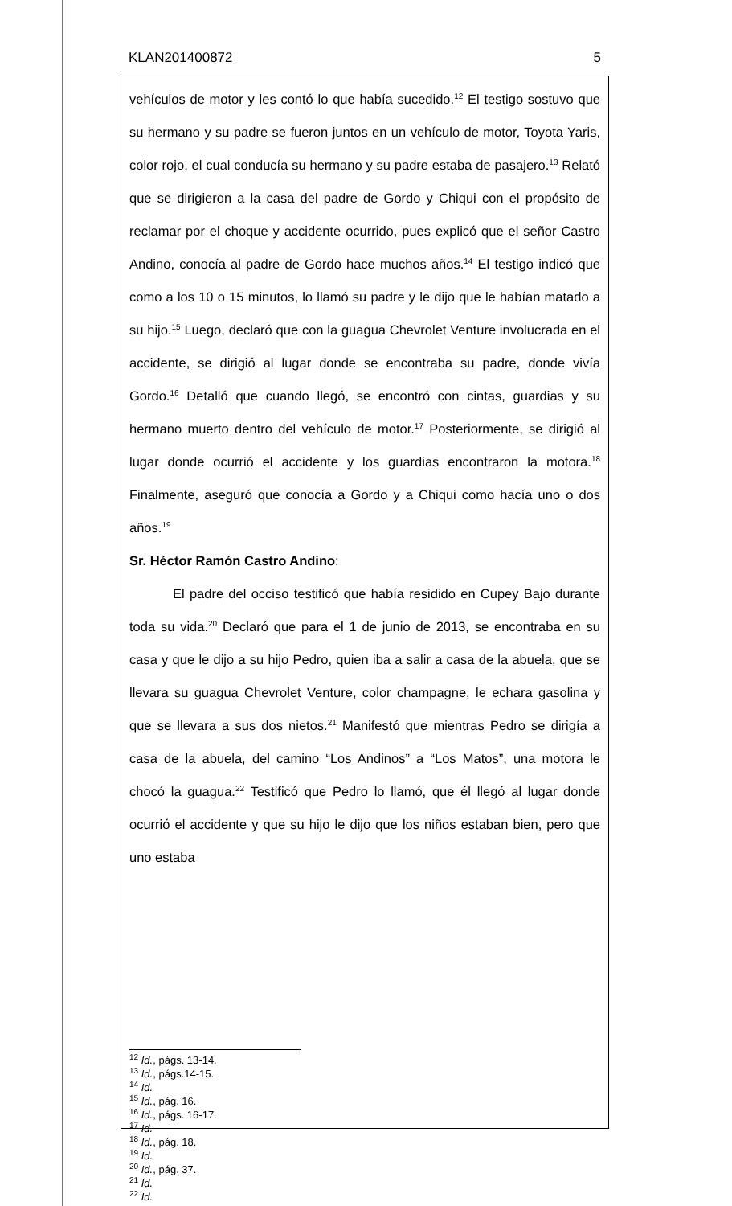KLAN201400872 5
vehículos de motor y les contó lo que había sucedido.<sup>12</sup> El testigo sostuvo que su hermano y su padre se fueron juntos en un vehículo de motor, Toyota Yaris, color rojo, el cual conducía su hermano y su padre estaba de pasajero.<sup>13</sup> Relató que se dirigieron a la casa del padre de Gordo y Chiqui con el propósito de reclamar por el choque y accidente ocurrido, pues explicó que el señor Castro Andino, conocía al padre de Gordo hace muchos años.<sup>14</sup> El testigo indicó que como a los 10 o 15 minutos, lo llamó su padre y le dijo que le habían matado a su hijo.<sup>15</sup> Luego, declaró que con la guagua Chevrolet Venture involucrada en el accidente, se dirigió al lugar donde se encontraba su padre, donde vivía Gordo.<sup>16</sup> Detalló que cuando llegó, se encontró con cintas, guardias y su hermano muerto dentro del vehículo de motor.<sup>17</sup> Posteriormente, se dirigió al lugar donde ocurrió el accidente y los guardias encontraron la motora.<sup>18</sup> Finalmente, aseguró que conocía a Gordo y a Chiqui como hacía uno o dos años.<sup>19</sup>
Sr. Héctor Ramón Castro Andino:
El padre del occiso testificó que había residido en Cupey Bajo durante toda su vida.<sup>20</sup> Declaró que para el 1 de junio de 2013, se encontraba en su casa y que le dijo a su hijo Pedro, quien iba a salir a casa de la abuela, que se llevara su guagua Chevrolet Venture, color champagne, le echara gasolina y que se llevara a sus dos nietos.<sup>21</sup> Manifestó que mientras Pedro se dirigía a casa de la abuela, del camino “Los Andinos” a “Los Matos”, una motora le chocó la guagua.<sup>22</sup> Testificó que Pedro lo llamó, que él llegó al lugar donde ocurrió el accidente y que su hijo le dijo que los niños estaban bien, pero que uno estaba
<sup>12</sup> Id., págs. 13-14.
<sup>13</sup> Id., págs.14-15.
<sup>14</sup> Id.
<sup>15</sup> Id., pág. 16.
<sup>16</sup> Id., págs. 16-17.
<sup>17</sup> Id.
<sup>18</sup> Id., pág. 18.
<sup>19</sup> Id.
<sup>20</sup> Id., pág. 37.
<sup>21</sup> Id.
<sup>22</sup> Id.